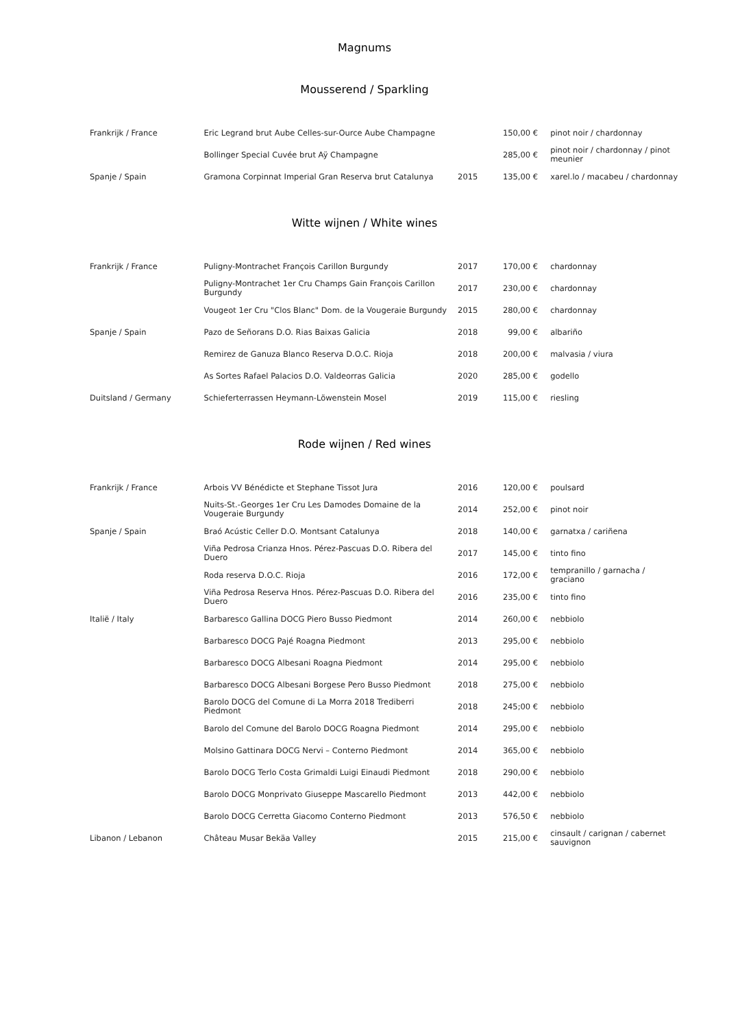Magnums
Mousserend / Sparkling
| Frankrijk / France | Eric Legrand brut Aube Celles-sur-Ource Aube Champagne | | 150,00 € | pinot noir / chardonnay |
| | Bollinger Special Cuvée brut Aÿ Champagne | | 285,00 € | pinot noir / chardonnay / pinot meunier |
| Spanje / Spain | Gramona Corpinnat Imperial Gran Reserva brut Catalunya | 2015 | 135,00 € | xarel.lo / macabeu / chardonnay |
Witte wijnen / White wines
| Frankrijk / France | Puligny-Montrachet François Carillon Burgundy | 2017 | 170,00 € | chardonnay |
| | Puligny-Montrachet 1er Cru Champs Gain François Carillon Burgundy | 2017 | 230,00 € | chardonnay |
| | Vougeot 1er Cru "Clos Blanc" Dom. de la Vougeraie Burgundy | 2015 | 280,00 € | chardonnay |
| Spanje / Spain | Pazo de Señorans D.O. Rias Baixas Galicia | 2018 | 99,00 € | albariño |
| | Remirez de Ganuza Blanco Reserva D.O.C. Rioja | 2018 | 200,00 € | malvasia / viura |
| | As Sortes Rafael Palacios D.O. Valdeorras Galicia | 2020 | 285,00 € | godello |
| Duitsland / Germany | Schieferterrassen Heymann-Löwenstein Mosel | 2019 | 115,00 € | riesling |
Rode wijnen / Red wines
| Frankrijk / France | Arbois VV Bénédicte et Stephane Tissot Jura | 2016 | 120,00 € | poulsard |
| | Nuits-St.-Georges 1er Cru Les Damodes Domaine de la Vougeraie Burgundy | 2014 | 252,00 € | pinot noir |
| Spanje / Spain | Braó Acústic Celler D.O. Montsant Catalunya | 2018 | 140,00 € | garnatxa / cariñena |
| | Viña Pedrosa Crianza Hnos. Pérez-Pascuas D.O. Ribera del Duero | 2017 | 145,00 € | tinto fino |
| | Roda reserva D.O.C. Rioja | 2016 | 172,00 € | tempranillo / garnacha / graciano |
| | Viña Pedrosa Reserva Hnos. Pérez-Pascuas D.O. Ribera del Duero | 2016 | 235,00 € | tinto fino |
| Italië / Italy | Barbaresco Gallina DOCG Piero Busso Piedmont | 2014 | 260,00 € | nebbiolo |
| | Barbaresco DOCG Pajé Roagna Piedmont | 2013 | 295,00 € | nebbiolo |
| | Barbaresco DOCG Albesani Roagna Piedmont | 2014 | 295,00 € | nebbiolo |
| | Barbaresco DOCG Albesani Borgese Pero Busso Piedmont | 2018 | 275,00 € | nebbiolo |
| | Barolo DOCG del Comune di La Morra 2018 Trediberri Piedmont | 2018 | 245;00 € | nebbiolo |
| | Barolo del Comune del Barolo DOCG Roagna Piedmont | 2014 | 295,00 € | nebbiolo |
| | Molsino Gattinara DOCG Nervi – Conterno Piedmont | 2014 | 365,00 € | nebbiolo |
| | Barolo DOCG Terlo Costa Grimaldi Luigi Einaudi Piedmont | 2018 | 290,00 € | nebbiolo |
| | Barolo DOCG Monprivato Giuseppe Mascarello Piedmont | 2013 | 442,00 € | nebbiolo |
| | Barolo DOCG Cerretta Giacomo Conterno Piedmont | 2013 | 576,50 € | nebbiolo |
| Libanon / Lebanon | Château Musar Bekäa Valley | 2015 | 215,00 € | cinsault / carignan / cabernet sauvignon |